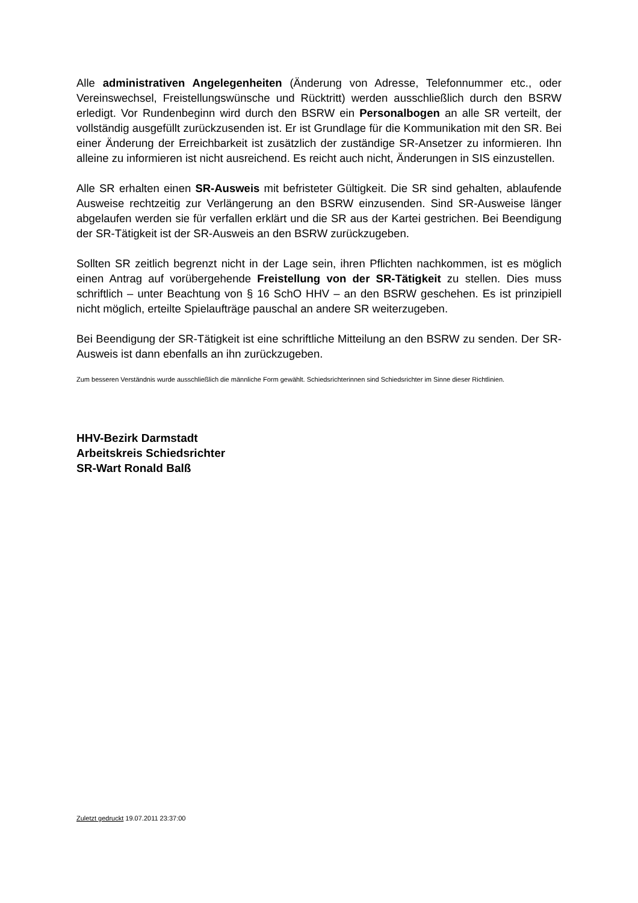Alle administrativen Angelegenheiten (Änderung von Adresse, Telefonnummer etc., oder Vereinswechsel, Freistellungswünsche und Rücktritt) werden ausschließlich durch den BSRW erledigt. Vor Rundenbeginn wird durch den BSRW ein Personalbogen an alle SR verteilt, der vollständig ausgefüllt zurückzusenden ist. Er ist Grundlage für die Kommunikation mit den SR. Bei einer Änderung der Erreichbarkeit ist zusätzlich der zuständige SR-Ansetzer zu informieren. Ihn alleine zu informieren ist nicht ausreichend. Es reicht auch nicht, Änderungen in SIS einzustellen.
Alle SR erhalten einen SR-Ausweis mit befristeter Gültigkeit. Die SR sind gehalten, ablaufende Ausweise rechtzeitig zur Verlängerung an den BSRW einzusenden. Sind SR-Ausweise länger abgelaufen werden sie für verfallen erklärt und die SR aus der Kartei gestrichen. Bei Beendigung der SR-Tätigkeit ist der SR-Ausweis an den BSRW zurückzugeben.
Sollten SR zeitlich begrenzt nicht in der Lage sein, ihren Pflichten nachkommen, ist es möglich einen Antrag auf vorübergehende Freistellung von der SR-Tätigkeit zu stellen. Dies muss schriftlich – unter Beachtung von § 16 SchO HHV – an den BSRW geschehen. Es ist prinzipiell nicht möglich, erteilte Spielaufträge pauschal an andere SR weiterzugeben.
Bei Beendigung der SR-Tätigkeit ist eine schriftliche Mitteilung an den BSRW zu senden. Der SR-Ausweis ist dann ebenfalls an ihn zurückzugeben.
Zum besseren Verständnis wurde ausschließlich die männliche Form gewählt. Schiedsrichterinnen sind Schiedsrichter im Sinne dieser Richtlinien.
HHV-Bezirk Darmstadt
Arbeitskreis Schiedsrichter
SR-Wart Ronald Balß
Zuletzt gedruckt 19.07.2011 23:37:00